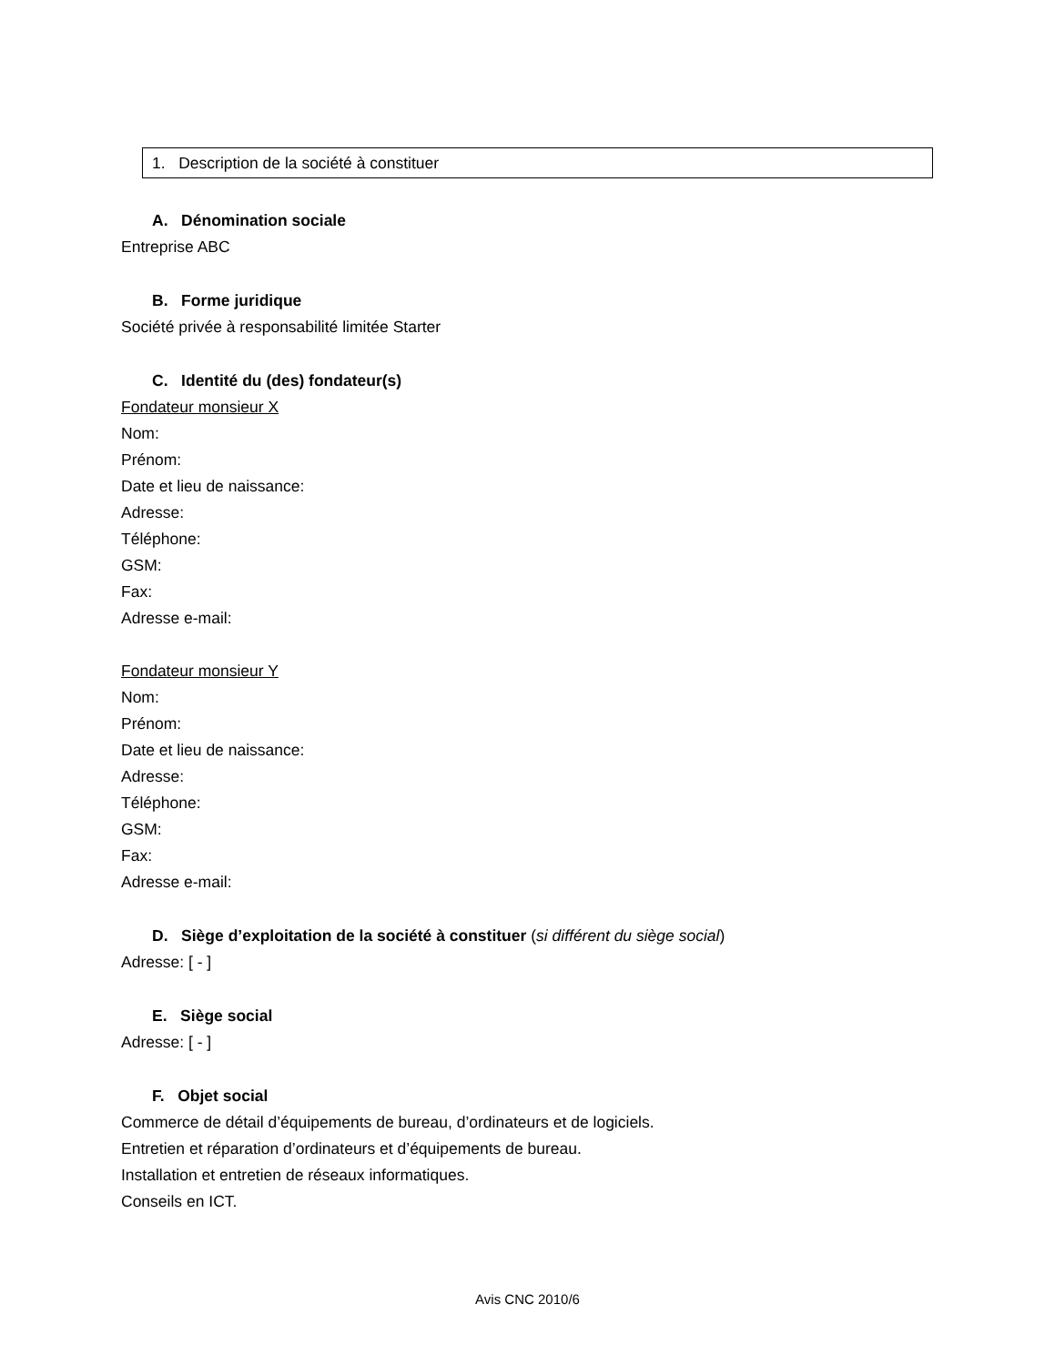1. Description de la société à constituer
A. Dénomination sociale
Entreprise ABC
B. Forme juridique
Société privée à responsabilité limitée Starter
C. Identité du (des) fondateur(s)
Fondateur monsieur X
Nom:
Prénom:
Date et lieu de naissance:
Adresse:
Téléphone:
GSM:
Fax:
Adresse e-mail:
Fondateur monsieur Y
Nom:
Prénom:
Date et lieu de naissance:
Adresse:
Téléphone:
GSM:
Fax:
Adresse e-mail:
D. Siège d’exploitation de la société à constituer (si différent du siège social)
Adresse: [ - ]
E. Siège social
Adresse: [ - ]
F. Objet social
Commerce de détail d’équipements de bureau, d’ordinateurs et de logiciels.
Entretien et réparation d’ordinateurs et d’équipements de bureau.
Installation et entretien de réseaux informatiques.
Conseils en ICT.
Avis CNC 2010/6